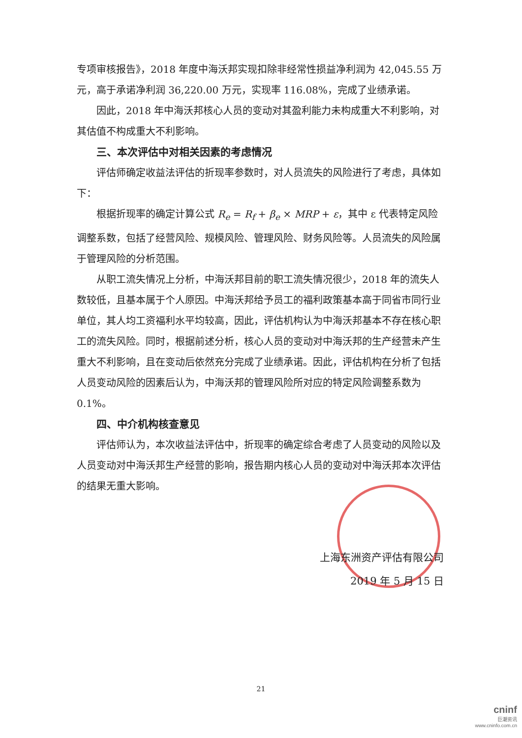专项审核报告》，2018 年度中海沃邦实现扣除非经常性损益净利润为 42,045.55 万元，高于承诺净利润 36,220.00 万元，实现率 116.08%，完成了业绩承诺。
因此，2018 年中海沃邦核心人员的变动对其盈利能力未构成重大不利影响，对其估值不构成重大不利影响。
三、本次评估中对相关因素的考虑情况
评估师确定收益法评估的折现率参数时，对人员流失的风险进行了考虑，具体如下：
根据折现率的确定计算公式 R<sub>e</sub> = R<sub>f</sub> + β<sub>e</sub> × MRP + ε，其中 ε 代表特定风险调整系数，包括了经营风险、规模风险、管理风险、财务风险等。人员流失的风险属于管理风险的分析范围。
从职工流失情况上分析，中海沃邦目前的职工流失情况很少，2018 年的流失人数较低，且基本属于个人原因。中海沃邦给予员工的福利政策基本高于同省市同行业单位，其人均工资福利水平均较高，因此，评估机构认为中海沃邦基本不存在核心职工的流失风险。同时，根据前述分析，核心人员的变动对中海沃邦的生产经营未产生重大不利影响，且在变动后依然充分完成了业绩承诺。因此，评估机构在分析了包括人员变动风险的因素后认为，中海沃邦的管理风险所对应的特定风险调整系数为 0.1%。
四、中介机构核查意见
评估师认为，本次收益法评估中，折现率的确定综合考虑了人员变动的风险以及人员变动对中海沃邦生产经营的影响，报告期内核心人员的变动对中海沃邦本次评估的结果无重大影响。
上海东洲资产评估有限公司
2019 年 5 月 15 日
21
cninf
巨潮资讯
www.cninfo.com.cn